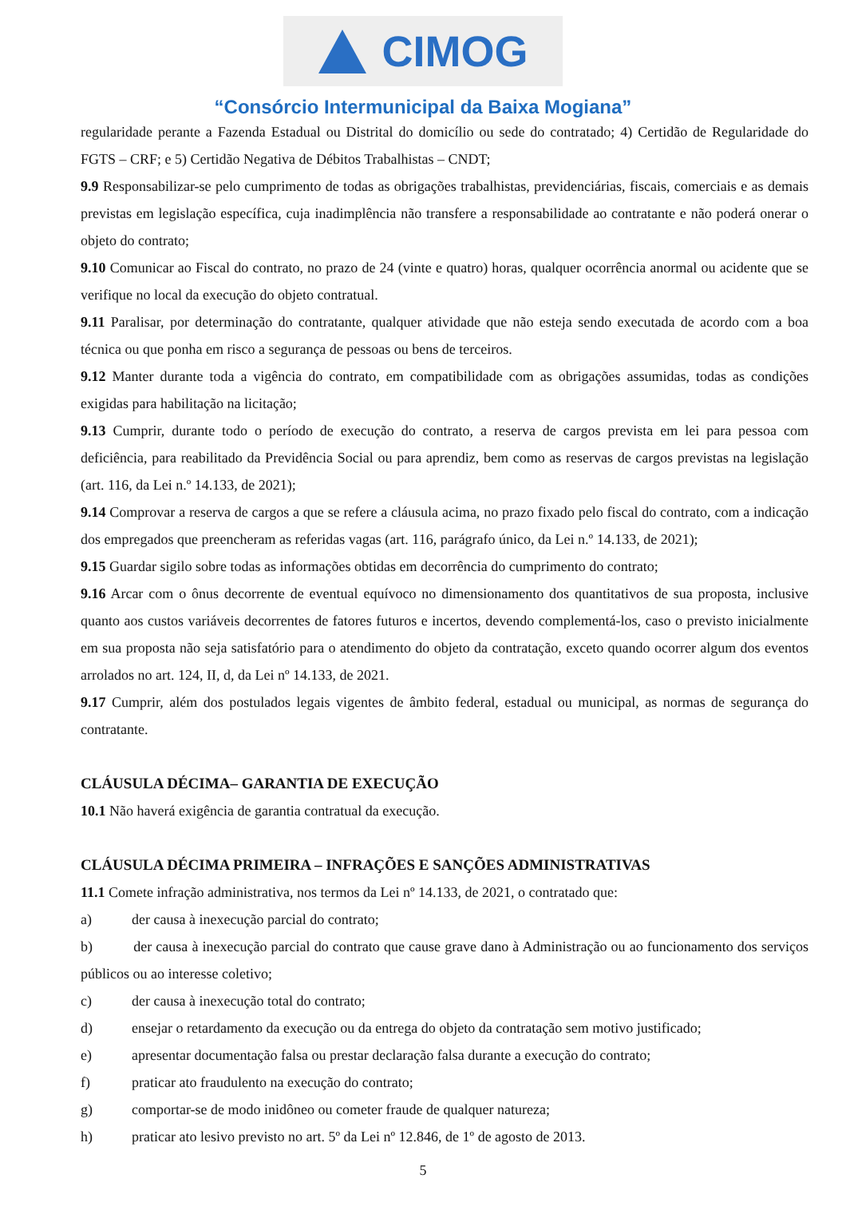CIMOG
“Consórcio Intermunicipal da Baixa Mogiana”
regularidade perante a Fazenda Estadual ou Distrital do domicílio ou sede do contratado; 4) Certidão de Regularidade do FGTS – CRF; e 5) Certidão Negativa de Débitos Trabalhistas – CNDT;
9.9 Responsabilizar-se pelo cumprimento de todas as obrigações trabalhistas, previdenciárias, fiscais, comerciais e as demais previstas em legislação específica, cuja inadimplência não transfere a responsabilidade ao contratante e não poderá onerar o objeto do contrato;
9.10 Comunicar ao Fiscal do contrato, no prazo de 24 (vinte e quatro) horas, qualquer ocorrência anormal ou acidente que se verifique no local da execução do objeto contratual.
9.11 Paralisar, por determinação do contratante, qualquer atividade que não esteja sendo executada de acordo com a boa técnica ou que ponha em risco a segurança de pessoas ou bens de terceiros.
9.12 Manter durante toda a vigência do contrato, em compatibilidade com as obrigações assumidas, todas as condições exigidas para habilitação na licitação;
9.13 Cumprir, durante todo o período de execução do contrato, a reserva de cargos prevista em lei para pessoa com deficiência, para reabilitado da Previdência Social ou para aprendiz, bem como as reservas de cargos previstas na legislação (art. 116, da Lei n.º 14.133, de 2021);
9.14 Comprovar a reserva de cargos a que se refere a cláusula acima, no prazo fixado pelo fiscal do contrato, com a indicação dos empregados que preencheram as referidas vagas (art. 116, parágrafo único, da Lei n.º 14.133, de 2021);
9.15 Guardar sigilo sobre todas as informações obtidas em decorrência do cumprimento do contrato;
9.16 Arcar com o ônus decorrente de eventual equívoco no dimensionamento dos quantitativos de sua proposta, inclusive quanto aos custos variáveis decorrentes de fatores futuros e incertos, devendo complementá-los, caso o previsto inicialmente em sua proposta não seja satisfatório para o atendimento do objeto da contratação, exceto quando ocorrer algum dos eventos arrolados no art. 124, II, d, da Lei nº 14.133, de 2021.
9.17 Cumprir, além dos postulados legais vigentes de âmbito federal, estadual ou municipal, as normas de segurança do contratante.
CLÁUSULA DÉCIMA– GARANTIA DE EXECUÇÃO
10.1 Não haverá exigência de garantia contratual da execução.
CLÁUSULA DÉCIMA PRIMEIRA – INFRAÇÕES E SANÇÕES ADMINISTRATIVAS
11.1 Comete infração administrativa, nos termos da Lei nº 14.133, de 2021, o contratado que:
a) der causa à inexecução parcial do contrato;
b) der causa à inexecução parcial do contrato que cause grave dano à Administração ou ao funcionamento dos serviços públicos ou ao interesse coletivo;
c) der causa à inexecução total do contrato;
d) ensejar o retardamento da execução ou da entrega do objeto da contratação sem motivo justificado;
e) apresentar documentação falsa ou prestar declaração falsa durante a execução do contrato;
f) praticar ato fraudulento na execução do contrato;
g) comportar-se de modo inidôneo ou cometer fraude de qualquer natureza;
h) praticar ato lesivo previsto no art. 5º da Lei nº 12.846, de 1º de agosto de 2013.
5